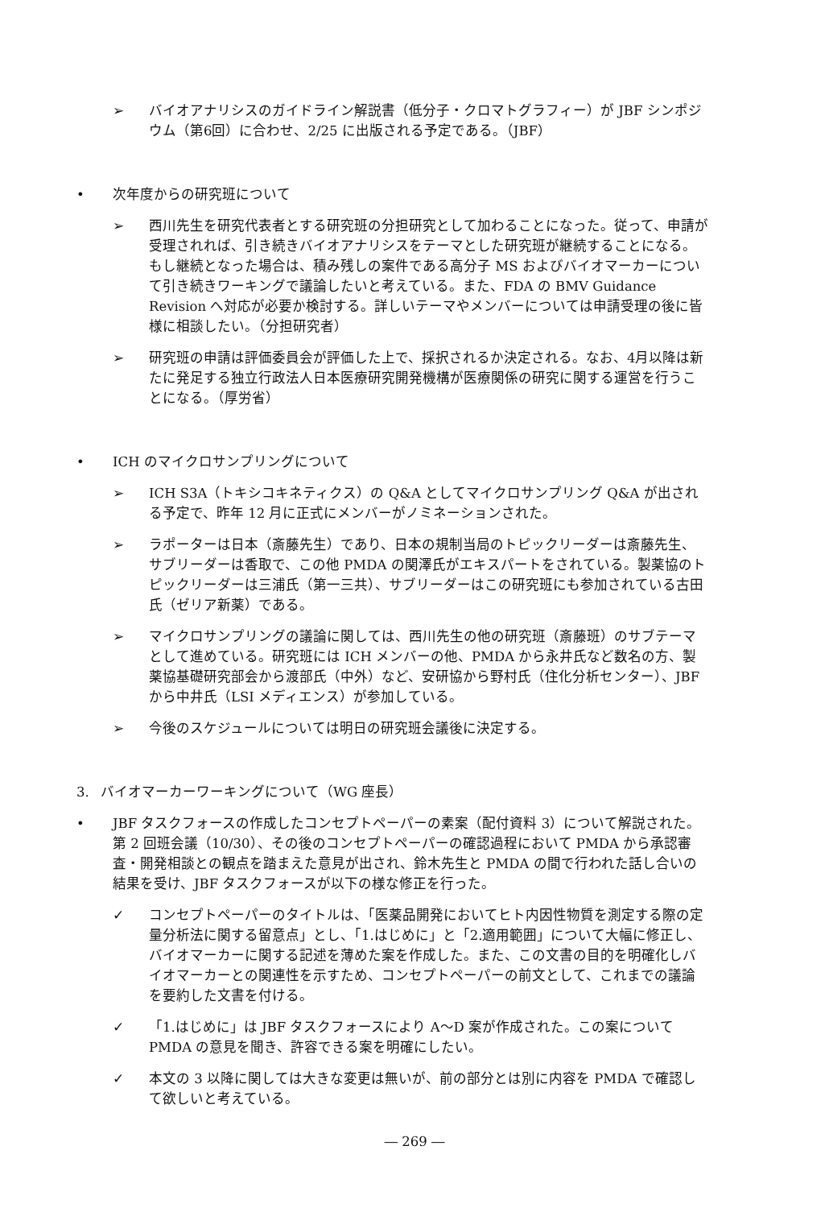➢ バイオアナリシスのガイドライン解説書（低分子・クロマトグラフィー）が JBF シンポジウム（第6回）に合わせ、2/25 に出版される予定である。（JBF）
• 次年度からの研究班について
➢ 西川先生を研究代表者とする研究班の分担研究として加わることになった。従って、申請が受理されれば、引き続きバイオアナリシスをテーマとした研究班が継続することになる。もし継続となった場合は、積み残しの案件である高分子 MS およびバイオマーカーについて引き続きワーキングで議論したいと考えている。また、FDA の BMV Guidance Revision へ対応が必要か検討する。詳しいテーマやメンバーについては申請受理の後に皆様に相談したい。（分担研究者）
➢ 研究班の申請は評価委員会が評価した上で、採択されるか決定される。なお、4月以降は新たに発足する独立行政法人日本医療研究開発機構が医療関係の研究に関する運営を行うことになる。（厚労省）
• ICH のマイクロサンプリングについて
➢ ICH S3A（トキシコキネティクス）の Q&A としてマイクロサンプリング Q&A が出される予定で、昨年 12 月に正式にメンバーがノミネーションされた。
➢ ラポーターは日本（斎藤先生）であり、日本の規制当局のトピックリーダーは斎藤先生、サブリーダーは香取で、この他 PMDA の関澤氏がエキスパートをされている。製薬協のトピックリーダーは三浦氏（第一三共）、サブリーダーはこの研究班にも参加されている古田氏（ゼリア新薬）である。
➢ マイクロサンプリングの議論に関しては、西川先生の他の研究班（斎藤班）のサブテーマとして進めている。研究班には ICH メンバーの他、PMDA から永井氏など数名の方、製薬協基礎研究部会から渡部氏（中外）など、安研協から野村氏（住化分析センター）、JBF から中井氏（LSI メディエンス）が参加している。
➢ 今後のスケジュールについては明日の研究班会議後に決定する。
3. バイオマーカーワーキングについて（WG 座長）
• JBF タスクフォースの作成したコンセプトペーパーの素案（配付資料 3）について解説された。第 2 回班会議（10/30）、その後のコンセプトペーパーの確認過程において PMDA から承認審査・開発相談との観点を踏まえた意見が出され、鈴木先生と PMDA の間で行われた話し合いの結果を受け、JBF タスクフォースが以下の様な修正を行った。
✓ コンセプトペーパーのタイトルは、「医薬品開発においてヒト内因性物質を測定する際の定量分析法に関する留意点」とし、「1.はじめに」と「2.適用範囲」について大幅に修正し、バイオマーカーに関する記述を薄めた案を作成した。また、この文書の目的を明確化しバイオマーカーとの関連性を示すため、コンセプトペーパーの前文として、これまでの議論を要約した文書を付ける。
✓ 「1.はじめに」は JBF タスクフォースにより A～D 案が作成された。この案について PMDA の意見を聞き、許容できる案を明確にしたい。
✓ 本文の 3 以降に関しては大きな変更は無いが、前の部分とは別に内容を PMDA で確認して欲しいと考えている。
― 269 ―